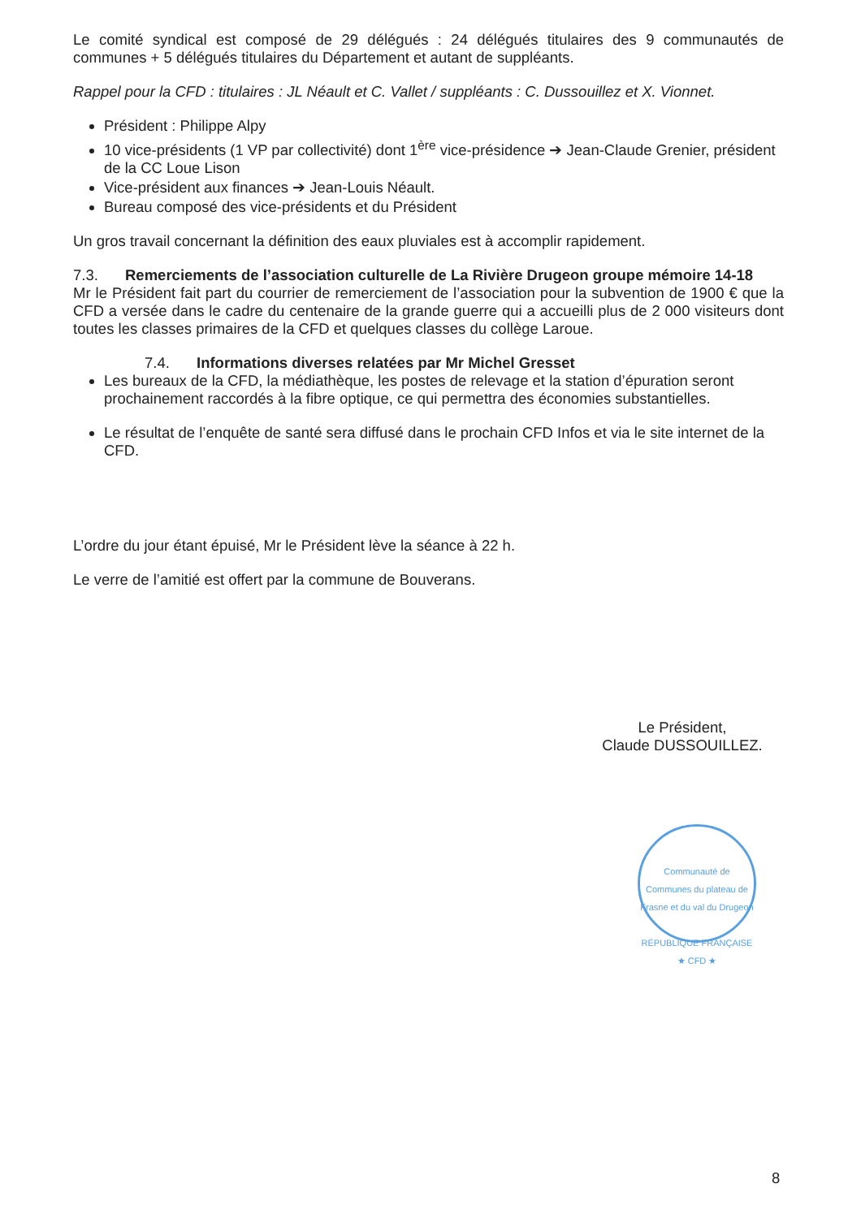Le comité syndical est composé de 29 délégués : 24 délégués titulaires des 9 communautés de communes + 5 délégués titulaires du Département et autant de suppléants.
Rappel pour la CFD : titulaires : JL Néault et C. Vallet / suppléants : C. Dussouillez et X. Vionnet.
Président : Philippe Alpy
10 vice-présidents (1 VP par collectivité) dont 1<sup>ère</sup> vice-présidence ➔ Jean-Claude Grenier, président de la CC Loue Lison
Vice-président aux finances ➔ Jean-Louis Néault.
Bureau composé des vice-présidents et du Président
Un gros travail concernant la définition des eaux pluviales est à accomplir rapidement.
7.3. Remerciements de l’association culturelle de La Rivière Drugeon groupe mémoire 14-18
Mr le Président fait part du courrier de remerciement de l’association pour la subvention de 1900 € que la CFD a versée dans le cadre du centenaire de la grande guerre qui a accueilli plus de 2 000 visiteurs dont toutes les classes primaires de la CFD et quelques classes du collège Laroue.
7.4. Informations diverses relatées par Mr Michel Gresset
Les bureaux de la CFD, la médiathèque, les postes de relevage et la station d’épuration seront prochainement raccordés à la fibre optique, ce qui permettra des économies substantielles.
Le résultat de l’enquête de santé sera diffusé dans le prochain CFD Infos et via le site internet de la CFD.
L’ordre du jour étant épuisé, Mr le Président lève la séance à 22 h.
Le verre de l’amitié est offert par la commune de Bouverans.
Le Président,
Claude DUSSOUILLEZ.
Communauté de Communes du plateau de Frasne et du val du Drugeon
RÉPUBLIQUE FRANÇAISE
★ CFD ★
8